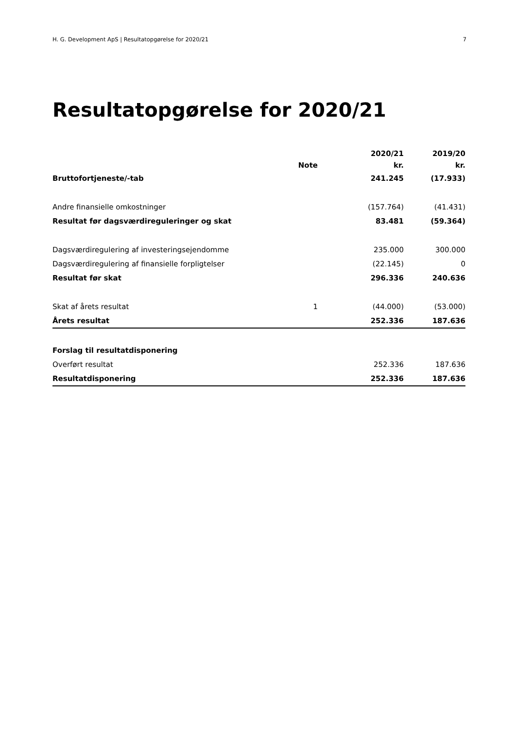H. G. Development ApS | Resultatopgørelse for 2020/21 7
Resultatopgørelse for 2020/21
| | | 2020/21 | 2019/20 |
| --- | --- | --- | --- |
| | Note | kr. | kr. |
| Bruttofortjeneste/-tab | | 241.245 | (17.933) |
| Andre finansielle omkostninger | | (157.764) | (41.431) |
| Resultat før dagsværdireguleringer og skat | | 83.481 | (59.364) |
| Dagsværdiregulering af investeringsejendomme | | 235.000 | 300.000 |
| Dagsværdiregulering af finansielle forpligtelser | | (22.145) | 0 |
| Resultat før skat | | 296.336 | 240.636 |
| Skat af årets resultat | 1 | (44.000) | (53.000) |
| Årets resultat | | 252.336 | 187.636 |
| Forslag til resultatdisponering | | | |
| Overført resultat | | 252.336 | 187.636 |
| Resultatdisponering | | 252.336 | 187.636 |